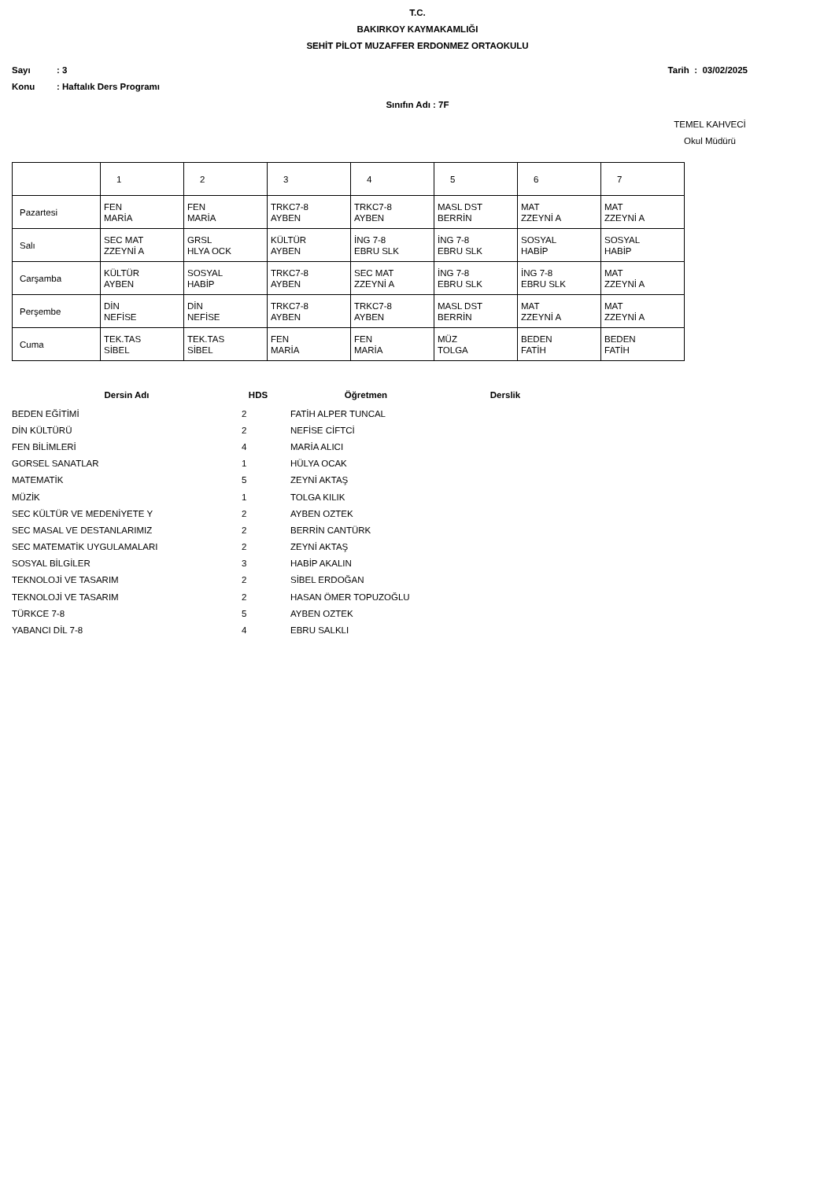T.C.
BAKIRKOY KAYMAKAMLIĞI
SEHİT PİLOT MUZAFFER ERDONMEZ ORTAOKULU
Sayı: 3 Tarih : 03/02/2025
Konu: Haftalık Ders Programı
Sınıfın Adı : 7F
TEMEL KAHVECİ
Okul Müdürü
| | 1 | 2 | 3 | 4 | 5 | 6 | 7 |
| Pazartesi | FEN MARİA | FEN MARİA | TRKC7-8 AYBEN | TRKC7-8 AYBEN | MASL DST BERRİN | MAT ZZEYNİ A | MAT ZZEYNİ A |
| Salı | SEC MAT ZZEYNİ A | GRSL HLYA OCK | KÜLTÜR AYBEN | İNG 7-8 EBRU SLK | İNG 7-8 EBRU SLK | SOSYAL HABİP | SOSYAL HABİP |
| Carşamba | KÜLTÜR AYBEN | SOSYAL HABİP | TRKC7-8 AYBEN | SEC MAT ZZEYNİ A | İNG 7-8 EBRU SLK | İNG 7-8 EBRU SLK | MAT ZZEYNİ A |
| Perşembe | DİN NEFİSE | DİN NEFİSE | TRKC7-8 AYBEN | TRKC7-8 AYBEN | MASL DST BERRİN | MAT ZZEYNİ A | MAT ZZEYNİ A |
| Cuma | TEK.TAS SİBEL | TEK.TAS SİBEL | FEN MARİA | FEN MARİA | MÜZ TOLGA | BEDEN FATİH | BEDEN FATİH |
| Dersin Adı | HDS | Öğretmen | Derslik |
| --- | --- | --- | --- |
| BEDEN EĞİTİMİ | 2 | FATİH ALPER TUNCAL | |
| DİN KÜLTÜRÜ | 2 | NEFİSE CİFTCİ | |
| FEN BİLİMLERİ | 4 | MARİA ALICI | |
| GORSEL SANATLAR | 1 | HÜLYA OCAK | |
| MATEMATİK | 5 | ZEYNİ AKTAŞ | |
| MÜZİK | 1 | TOLGA KILIK | |
| SEC KÜLTÜR VE MEDENİYETE Y | 2 | AYBEN OZTEK | |
| SEC MASAL VE DESTANLARIMIZ | 2 | BERRİN CANTÜRK | |
| SEC MATEMATİK UYGULAMALARI | 2 | ZEYNİ AKTAŞ | |
| SOSYAL BİLGİLER | 3 | HABİP AKALIN | |
| TEKNOLOJİ VE TASARIM | 2 | SİBEL ERDOĞAN | |
| TEKNOLOJİ VE TASARIM | 2 | HASAN ÖMER TOPUZOĞLU | |
| TÜRKCE 7-8 | 5 | AYBEN OZTEK | |
| YABANCI DİL 7-8 | 4 | EBRU SALKLI | |